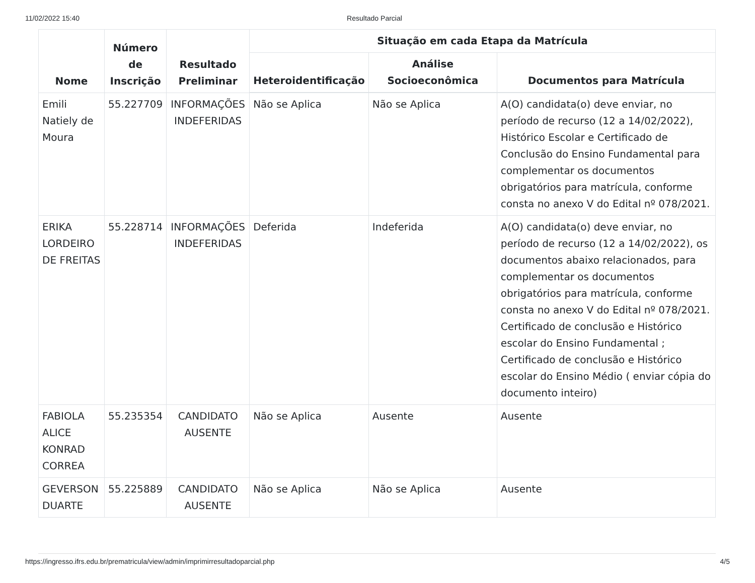11/02/2022 15:40 Resultado Parcial
| Nome | Número de Inscrição | Resultado Preliminar | Situação em cada Etapa da Matrícula | | |
| --- | --- | --- | --- | --- | --- |
| | | | Heteroidentificação | Análise Socioeconômica | Documentos para Matrícula |
| Emili Natiely de Moura | 55.227709 | INFORMAÇÕES INDEFERIDAS | Não se Aplica | Não se Aplica | A(O) candidata(o) deve enviar, no período de recurso (12 a 14/02/2022), Histórico Escolar e Certificado de Conclusão do Ensino Fundamental para complementar os documentos obrigatórios para matrícula, conforme consta no anexo V do Edital nº 078/2021. |
| ERIKA LORDEIRO DE FREITAS | 55.228714 | INFORMAÇÕES INDEFERIDAS | Deferida | Indeferida | A(O) candidata(o) deve enviar, no período de recurso (12 a 14/02/2022), os documentos abaixo relacionados, para complementar os documentos obrigatórios para matrícula, conforme consta no anexo V do Edital nº 078/2021. Certificado de conclusão e Histórico escolar do Ensino Fundamental ; Certificado de conclusão e Histórico escolar do Ensino Médio ( enviar cópia do documento inteiro) |
| FABIOLA ALICE KONRAD CORREA | 55.235354 | CANDIDATO AUSENTE | Não se Aplica | Ausente | Ausente |
| GEVERSON DUARTE | 55.225889 | CANDIDATO AUSENTE | Não se Aplica | Não se Aplica | Ausente |
https://ingresso.ifrs.edu.br/prematricula/view/admin/imprimirresultadoparcial.php 4/5